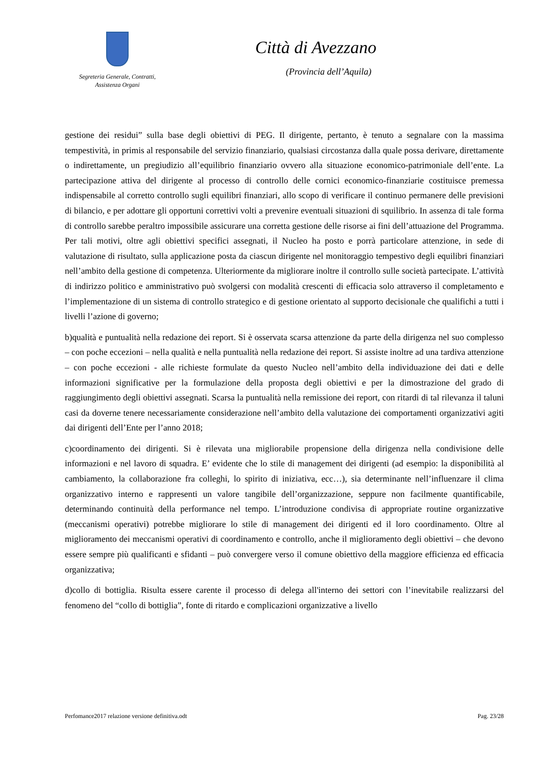Segreteria Generale, Contratti,
Assistenza Organi
Città di Avezzano
(Provincia dell’Aquila)
gestione dei residui” sulla base degli obiettivi di PEG. Il dirigente, pertanto, è tenuto a segnalare con la massima tempestività, in primis al responsabile del servizio finanziario, qualsiasi circostanza dalla quale possa derivare, direttamente o indirettamente, un pregiudizio all’equilibrio finanziario ovvero alla situazione economico-patrimoniale dell’ente. La partecipazione attiva del dirigente al processo di controllo delle cornici economico-finanziarie costituisce premessa indispensabile al corretto controllo sugli equilibri finanziari, allo scopo di verificare il continuo permanere delle previsioni di bilancio, e per adottare gli opportuni correttivi volti a prevenire eventuali situazioni di squilibrio. In assenza di tale forma di controllo sarebbe peraltro impossibile assicurare una corretta gestione delle risorse ai fini dell’attuazione del Programma. Per tali motivi, oltre agli obiettivi specifici assegnati, il Nucleo ha posto e porrà particolare attenzione, in sede di valutazione di risultato, sulla applicazione posta da ciascun dirigente nel monitoraggio tempestivo degli equilibri finanziari nell’ambito della gestione di competenza. Ulteriormente da migliorare inoltre il controllo sulle società partecipate. L’attività di indirizzo politico e amministrativo può svolgersi con modalità crescenti di efficacia solo attraverso il completamento e l’implementazione di un sistema di controllo strategico e di gestione orientato al supporto decisionale che qualifichi a tutti i livelli l’azione di governo;
b)qualità e puntualità nella redazione dei report. Si è osservata scarsa attenzione da parte della dirigenza nel suo complesso – con poche eccezioni – nella qualità e nella puntualità nella redazione dei report. Si assiste inoltre ad una tardiva attenzione – con poche eccezioni - alle richieste formulate da questo Nucleo nell’ambito della individuazione dei dati e delle informazioni significative per la formulazione della proposta degli obiettivi e per la dimostrazione del grado di raggiungimento degli obiettivi assegnati. Scarsa la puntualità nella remissione dei report, con ritardi di tal rilevanza il taluni casi da doverne tenere necessariamente considerazione nell’ambito della valutazione dei comportamenti organizzativi agiti dai dirigenti dell’Ente per l’anno 2018;
c)coordinamento dei dirigenti. Si è rilevata una migliorabile propensione della dirigenza nella condivisione delle informazioni e nel lavoro di squadra. E’ evidente che lo stile di management dei dirigenti (ad esempio: la disponibilità al cambiamento, la collaborazione fra colleghi, lo spirito di iniziativa, ecc…), sia determinante nell’influenzare il clima organizzativo interno e rappresenti un valore tangibile dell’organizzazione, seppure non facilmente quantificabile, determinando continuità della performance nel tempo. L’introduzione condivisa di appropriate routine organizzative (meccanismi operativi) potrebbe migliorare lo stile di management dei dirigenti ed il loro coordinamento. Oltre al miglioramento dei meccanismi operativi di coordinamento e controllo, anche il miglioramento degli obiettivi – che devono essere sempre più qualificanti e sfidanti – può convergere verso il comune obiettivo della maggiore efficienza ed efficacia organizzativa;
d)collo di bottiglia. Risulta essere carente il processo di delega all'interno dei settori con l’inevitabile realizzarsi del fenomeno del “collo di bottiglia”, fonte di ritardo e complicazioni organizzative a livello
Perfomance2017 relazione versione definitiva.odt Pag. 23/28